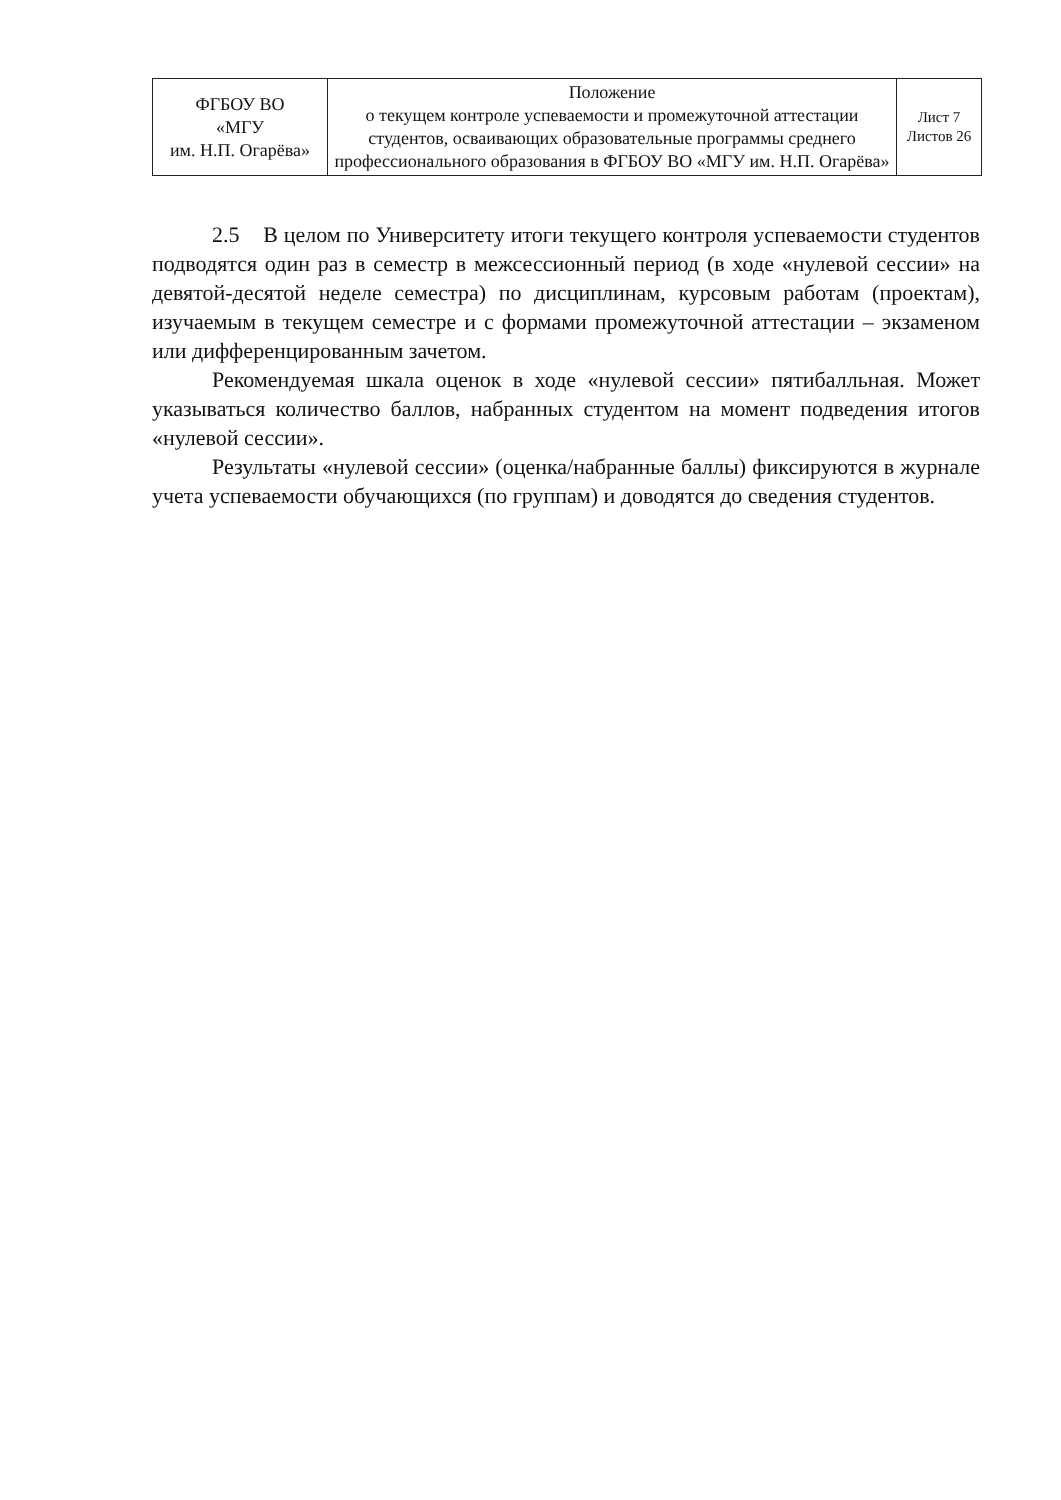| ФГБОУ ВО «МГУ им. Н.П. Огарёва» | Положение о текущем контроле успеваемости и промежуточной аттестации студентов, осваивающих образовательные программы среднего профессионального образования в ФГБОУ ВО «МГУ им. Н.П. Огарёва» | Лист 7 Листов 26 |
2.5 В целом по Университету итоги текущего контроля успеваемости студентов подводятся один раз в семестр в межсессионный период (в ходе «нулевой сессии» на девятой-десятой неделе семестра) по дисциплинам, курсовым работам (проектам), изучаемым в текущем семестре и с формами промежуточной аттестации – экзаменом или дифференцированным зачетом.
Рекомендуемая шкала оценок в ходе «нулевой сессии» пятибалльная. Может указываться количество баллов, набранных студентом на момент подведения итогов «нулевой сессии».
Результаты «нулевой сессии» (оценка/набранные баллы) фиксируются в журнале учета успеваемости обучающихся (по группам) и доводятся до сведения студентов.